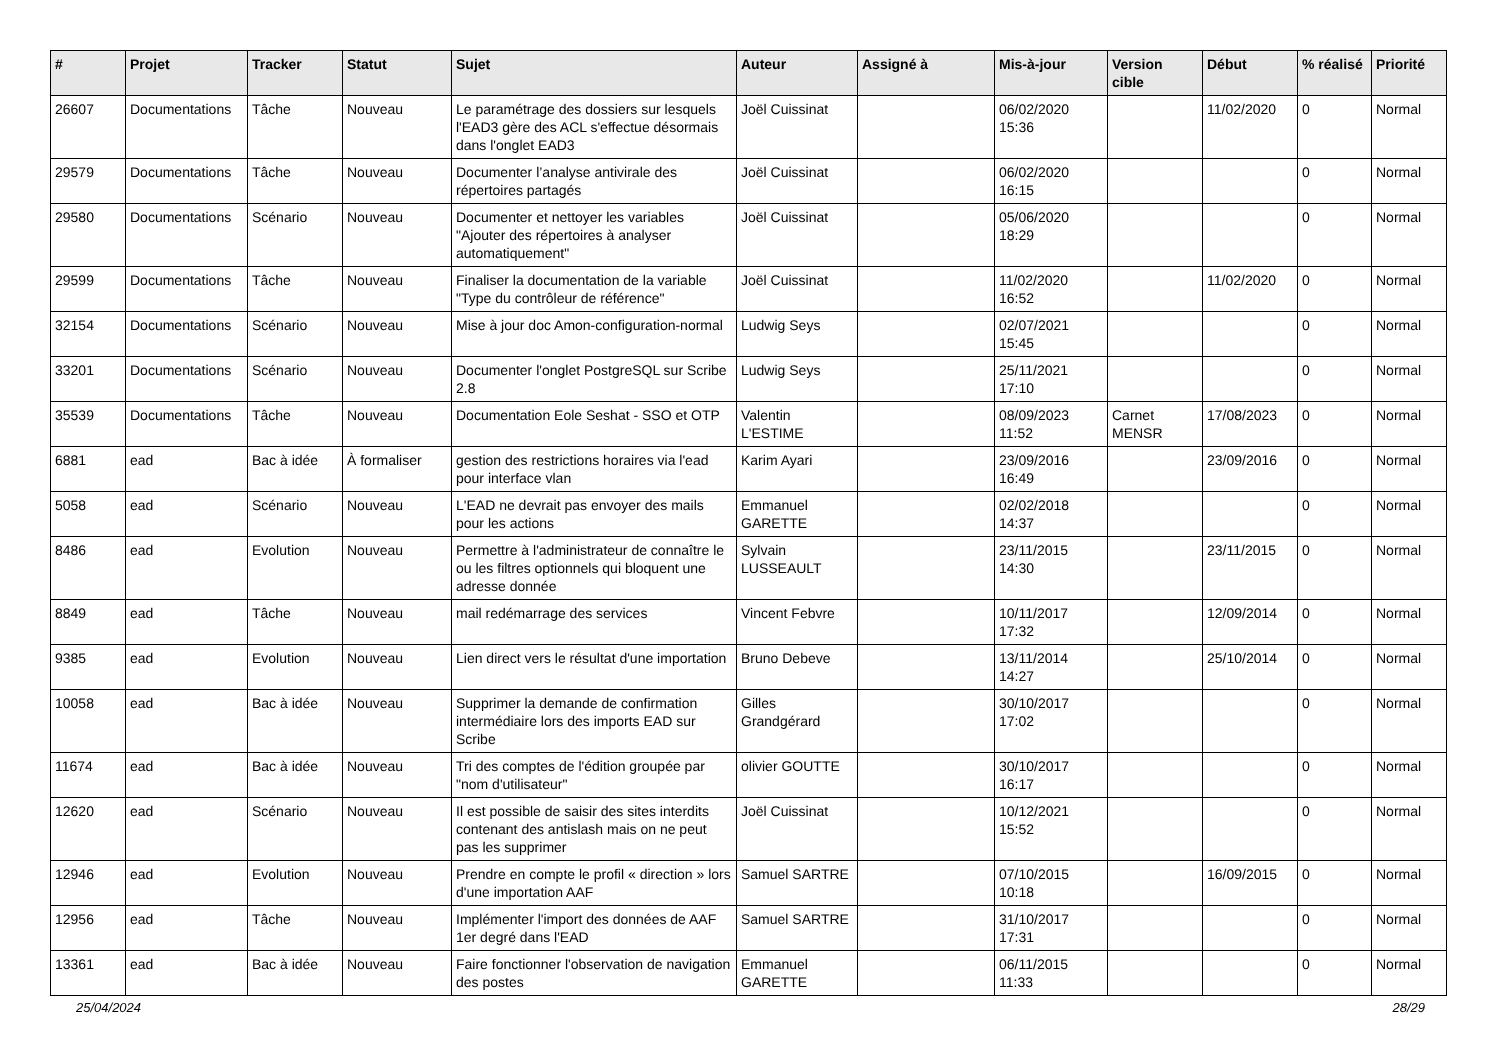| # | Projet | Tracker | Statut | Sujet | Auteur | Assigné à | Mis-à-jour | Version cible | Début | % réalisé | Priorité |
| --- | --- | --- | --- | --- | --- | --- | --- | --- | --- | --- | --- |
| 26607 | Documentations | Tâche | Nouveau | Le paramétrage des dossiers sur lesquels l'EAD3 gère des ACL s'effectue désormais dans l'onglet EAD3 | Joël Cuissinat | | 06/02/2020 15:36 | | 11/02/2020 | 0 | Normal |
| 29579 | Documentations | Tâche | Nouveau | Documenter l’analyse antivirale des répertoires partagés | Joël Cuissinat | | 06/02/2020 16:15 | | | 0 | Normal |
| 29580 | Documentations | Scénario | Nouveau | Documenter et nettoyer les variables "Ajouter des répertoires à analyser automatiquement" | Joël Cuissinat | | 05/06/2020 18:29 | | | 0 | Normal |
| 29599 | Documentations | Tâche | Nouveau | Finaliser la documentation de la variable "Type du contrôleur de référence" | Joël Cuissinat | | 11/02/2020 16:52 | | 11/02/2020 | 0 | Normal |
| 32154 | Documentations | Scénario | Nouveau | Mise à jour doc Amon-configuration-normal | Ludwig Seys | | 02/07/2021 15:45 | | | 0 | Normal |
| 33201 | Documentations | Scénario | Nouveau | Documenter l'onglet PostgreSQL sur Scribe 2.8 | Ludwig Seys | | 25/11/2021 17:10 | | | 0 | Normal |
| 35539 | Documentations | Tâche | Nouveau | Documentation Eole Seshat - SSO et OTP | Valentin L'ESTIME | | 08/09/2023 11:52 | Carnet MENSR | 17/08/2023 | 0 | Normal |
| 6881 | ead | Bac à idée | À formaliser | gestion des restrictions horaires via l'ead pour interface vlan | Karim Ayari | | 23/09/2016 16:49 | | 23/09/2016 | 0 | Normal |
| 5058 | ead | Scénario | Nouveau | L'EAD ne devrait pas envoyer des mails pour les actions | Emmanuel GARETTE | | 02/02/2018 14:37 | | | 0 | Normal |
| 8486 | ead | Evolution | Nouveau | Permettre à l'administrateur de connaître le ou les filtres optionnels qui bloquent une adresse donnée | Sylvain LUSSEAULT | | 23/11/2015 14:30 | | 23/11/2015 | 0 | Normal |
| 8849 | ead | Tâche | Nouveau | mail redémarrage des services | Vincent Febvre | | 10/11/2017 17:32 | | 12/09/2014 | 0 | Normal |
| 9385 | ead | Evolution | Nouveau | Lien direct vers le résultat d'une importation | Bruno Debeve | | 13/11/2014 14:27 | | 25/10/2014 | 0 | Normal |
| 10058 | ead | Bac à idée | Nouveau | Supprimer la demande de confirmation intermédiaire lors des imports EAD sur Scribe | Gilles Grandgérard | | 30/10/2017 17:02 | | | 0 | Normal |
| 11674 | ead | Bac à idée | Nouveau | Tri des comptes de l'édition groupée par "nom d'utilisateur" | olivier GOUTTE | | 30/10/2017 16:17 | | | 0 | Normal |
| 12620 | ead | Scénario | Nouveau | Il est possible de saisir des sites interdits contenant des antislash mais on ne peut pas les supprimer | Joël Cuissinat | | 10/12/2021 15:52 | | | 0 | Normal |
| 12946 | ead | Evolution | Nouveau | Prendre en compte le profil « direction » lors d'une importation AAF | Samuel SARTRE | | 07/10/2015 10:18 | | 16/09/2015 | 0 | Normal |
| 12956 | ead | Tâche | Nouveau | Implémenter l'import des données de AAF 1er degré dans l'EAD | Samuel SARTRE | | 31/10/2017 17:31 | | | 0 | Normal |
| 13361 | ead | Bac à idée | Nouveau | Faire fonctionner l'observation de navigation des postes | Emmanuel GARETTE | | 06/11/2015 11:33 | | | 0 | Normal |
25/04/2024 28/29